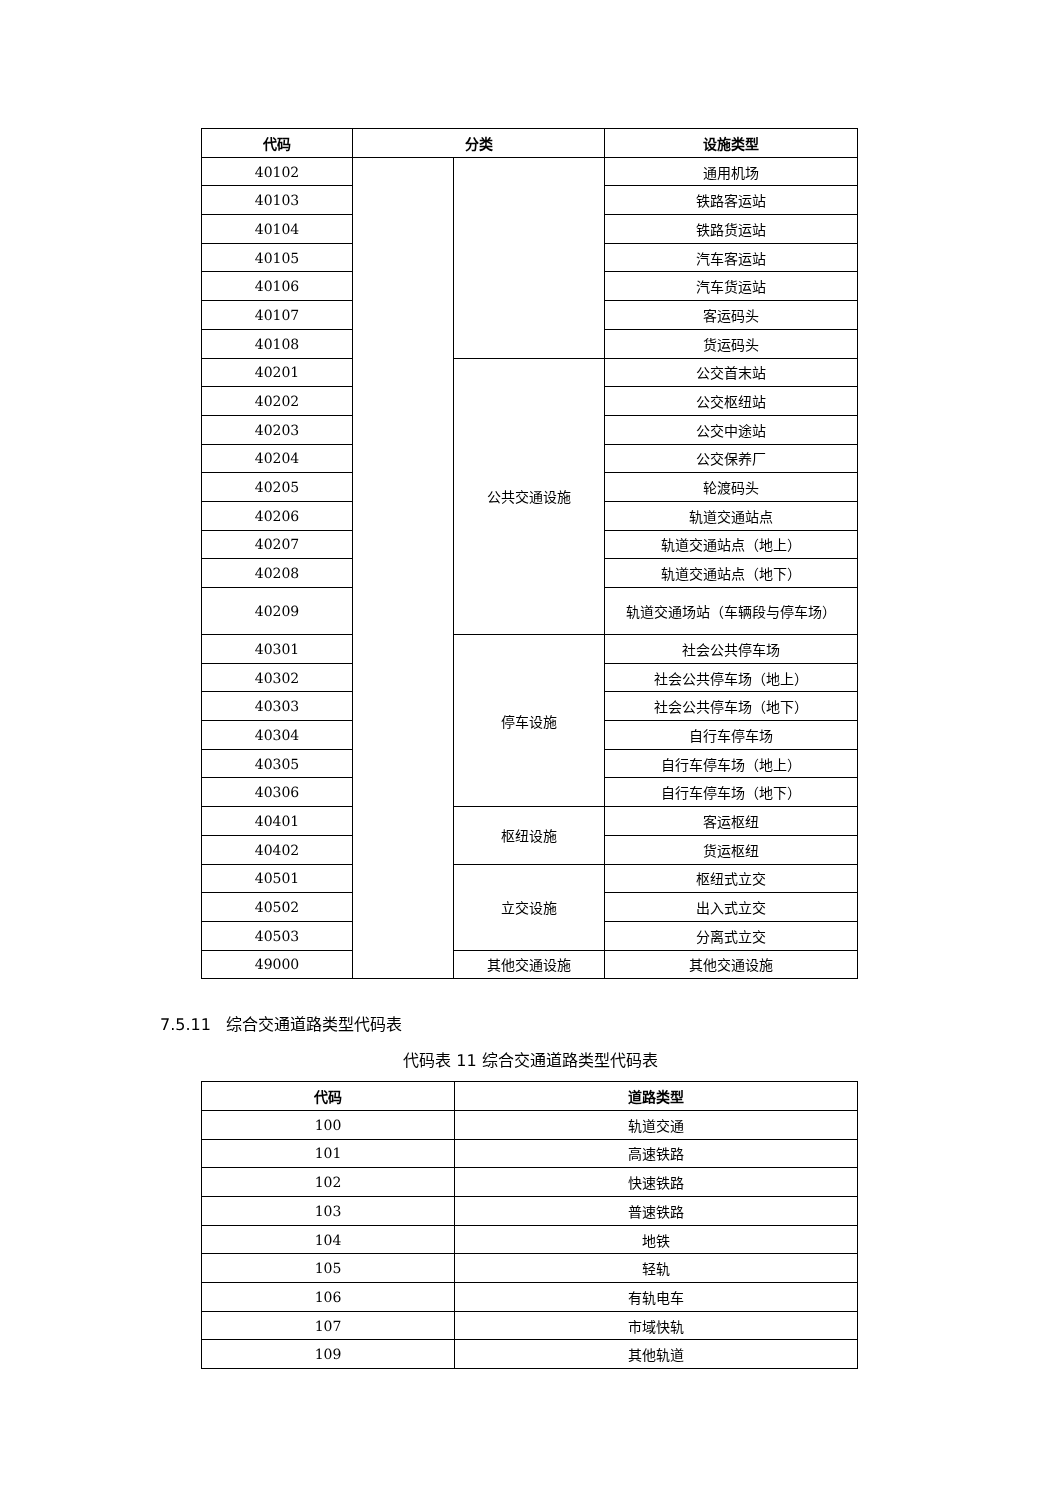| 代码 | 分类 | | 设施类型 |
| --- | --- | --- | --- |
| 40102 | | | 通用机场 |
| 40103 | | | 铁路客运站 |
| 40104 | | | 铁路货运站 |
| 40105 | | | 汽车客运站 |
| 40106 | | | 汽车货运站 |
| 40107 | | | 客运码头 |
| 40108 | | | 货运码头 |
| 40201 | | 公共交通设施 | 公交首末站 |
| 40202 | | | 公交枢纽站 |
| 40203 | | | 公交中途站 |
| 40204 | | | 公交保养厂 |
| 40205 | | | 轮渡码头 |
| 40206 | | | 轨道交通站点 |
| 40207 | | | 轨道交通站点（地上） |
| 40208 | | | 轨道交通站点（地下） |
| 40209 | | | 轨道交通场站（车辆段与停车场） |
| 40301 | | 停车设施 | 社会公共停车场 |
| 40302 | | | 社会公共停车场（地上） |
| 40303 | | | 社会公共停车场（地下） |
| 40304 | | | 自行车停车场 |
| 40305 | | | 自行车停车场（地上） |
| 40306 | | | 自行车停车场（地下） |
| 40401 | | 枢纽设施 | 客运枢纽 |
| 40402 | | | 货运枢纽 |
| 40501 | | 立交设施 | 枢纽式立交 |
| 40502 | | | 出入式立交 |
| 40503 | | | 分离式立交 |
| 49000 | | 其他交通设施 | 其他交通设施 |
7.5.11 综合交通道路类型代码表
代码表 11 综合交通道路类型代码表
| 代码 | 道路类型 |
| --- | --- |
| 100 | 轨道交通 |
| 101 | 高速铁路 |
| 102 | 快速铁路 |
| 103 | 普速铁路 |
| 104 | 地铁 |
| 105 | 轻轨 |
| 106 | 有轨电车 |
| 107 | 市域快轨 |
| 109 | 其他轨道 |